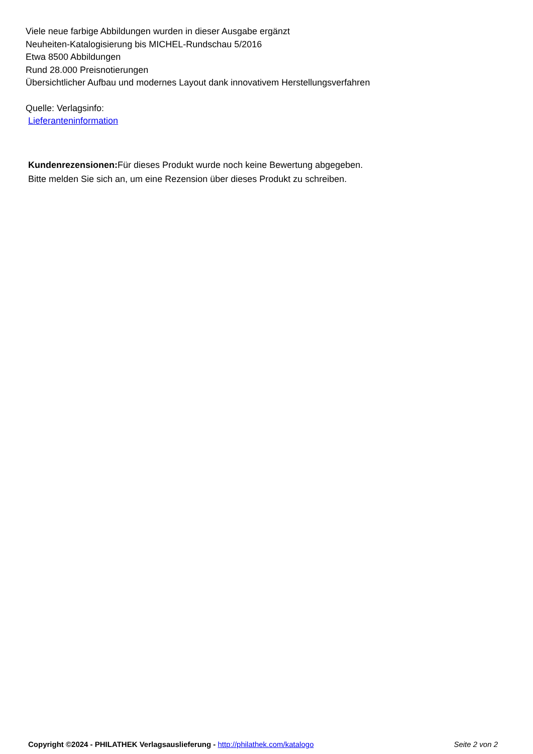Viele neue farbige Abbildungen wurden in dieser Ausgabe ergänzt
Neuheiten-Katalogisierung bis MICHEL-Rundschau 5/2016
Etwa 8500 Abbildungen
Rund 28.000 Preisnotierungen
Übersichtlicher Aufbau und modernes Layout dank innovativem Herstellungsverfahren
Quelle: Verlagsinfo:
Lieferanteninformation
Kundenrezensionen: Für dieses Produkt wurde noch keine Bewertung abgegeben.
Bitte melden Sie sich an, um eine Rezension über dieses Produkt zu schreiben.
Copyright ©2024 - PHILATHEK Verlagsauslieferung - http://philathek.com/katalogo Seite 2 von 2